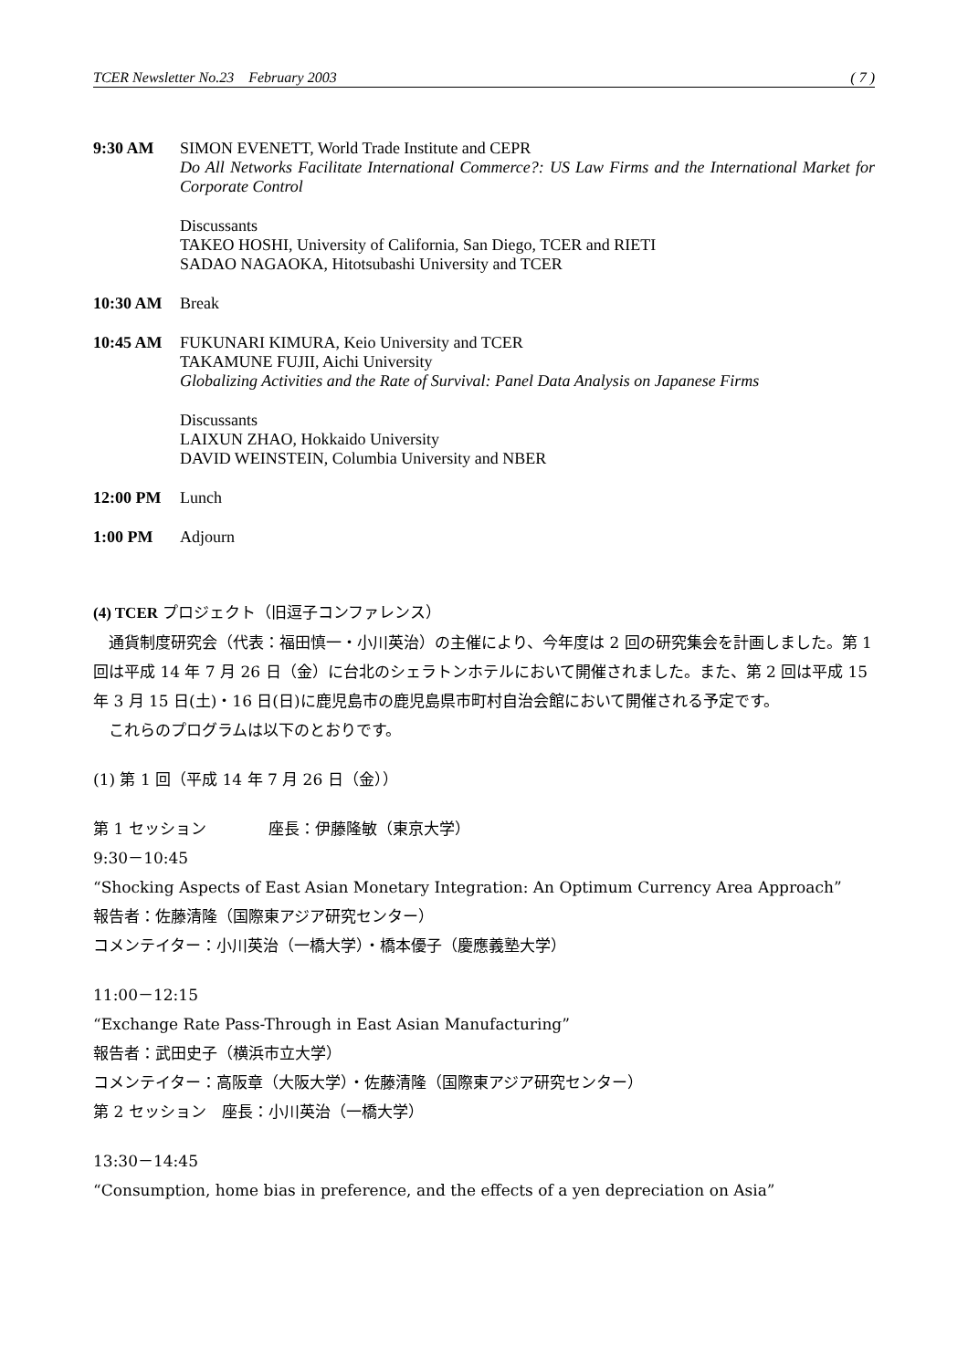TCER Newsletter No.23 February 2003 ( 7 )
9:30 AM SIMON EVENETT, World Trade Institute and CEPR
Do All Networks Facilitate International Commerce?: US Law Firms and the International Market for Corporate Control
Discussants
TAKEO HOSHI, University of California, San Diego, TCER and RIETI
SADAO NAGAOKA, Hitotsubashi University and TCER
10:30 AM Break
10:45 AM FUKUNARI KIMURA, Keio University and TCER
TAKAMUNE FUJII, Aichi University
Globalizing Activities and the Rate of Survival: Panel Data Analysis on Japanese Firms
Discussants
LAIXUN ZHAO, Hokkaido University
DAVID WEINSTEIN, Columbia University and NBER
12:00 PM Lunch
1:00 PM Adjourn
(4) TCER プロジェクト（旧逗子コンファレンス）
　通貨制度研究会（代表：福田慎一・小川英治）の主催により、今年度は 2 回の研究集会を計画しました。第 1 回は平成 14 年 7 月 26 日（金）に台北のシェラトンホテルにおいて開催されました。また、第 2 回は平成 15 年 3 月 15 日(土)・16 日(日)に鹿児島市の鹿児島県市町村自治会館において開催される予定です。
　これらのプログラムは以下のとおりです。
(1) 第 1 回（平成 14 年 7 月 26 日（金））
第 1 セッション　　　　座長：伊藤隆敏（東京大学）
9:30－10:45
“Shocking Aspects of East Asian Monetary Integration: An Optimum Currency Area Approach”
報告者：佐藤清隆（国際東アジア研究センター）
コメンテイター：小川英治（一橋大学）・橋本優子（慶應義塾大学）
11:00－12:15
“Exchange Rate Pass-Through in East Asian Manufacturing”
報告者：武田史子（横浜市立大学）
コメンテイター：高阪章（大阪大学）・佐藤清隆（国際東アジア研究センター）
第 2 セッション　座長：小川英治（一橋大学）
13:30－14:45
“Consumption, home bias in preference, and the effects of a yen depreciation on Asia”